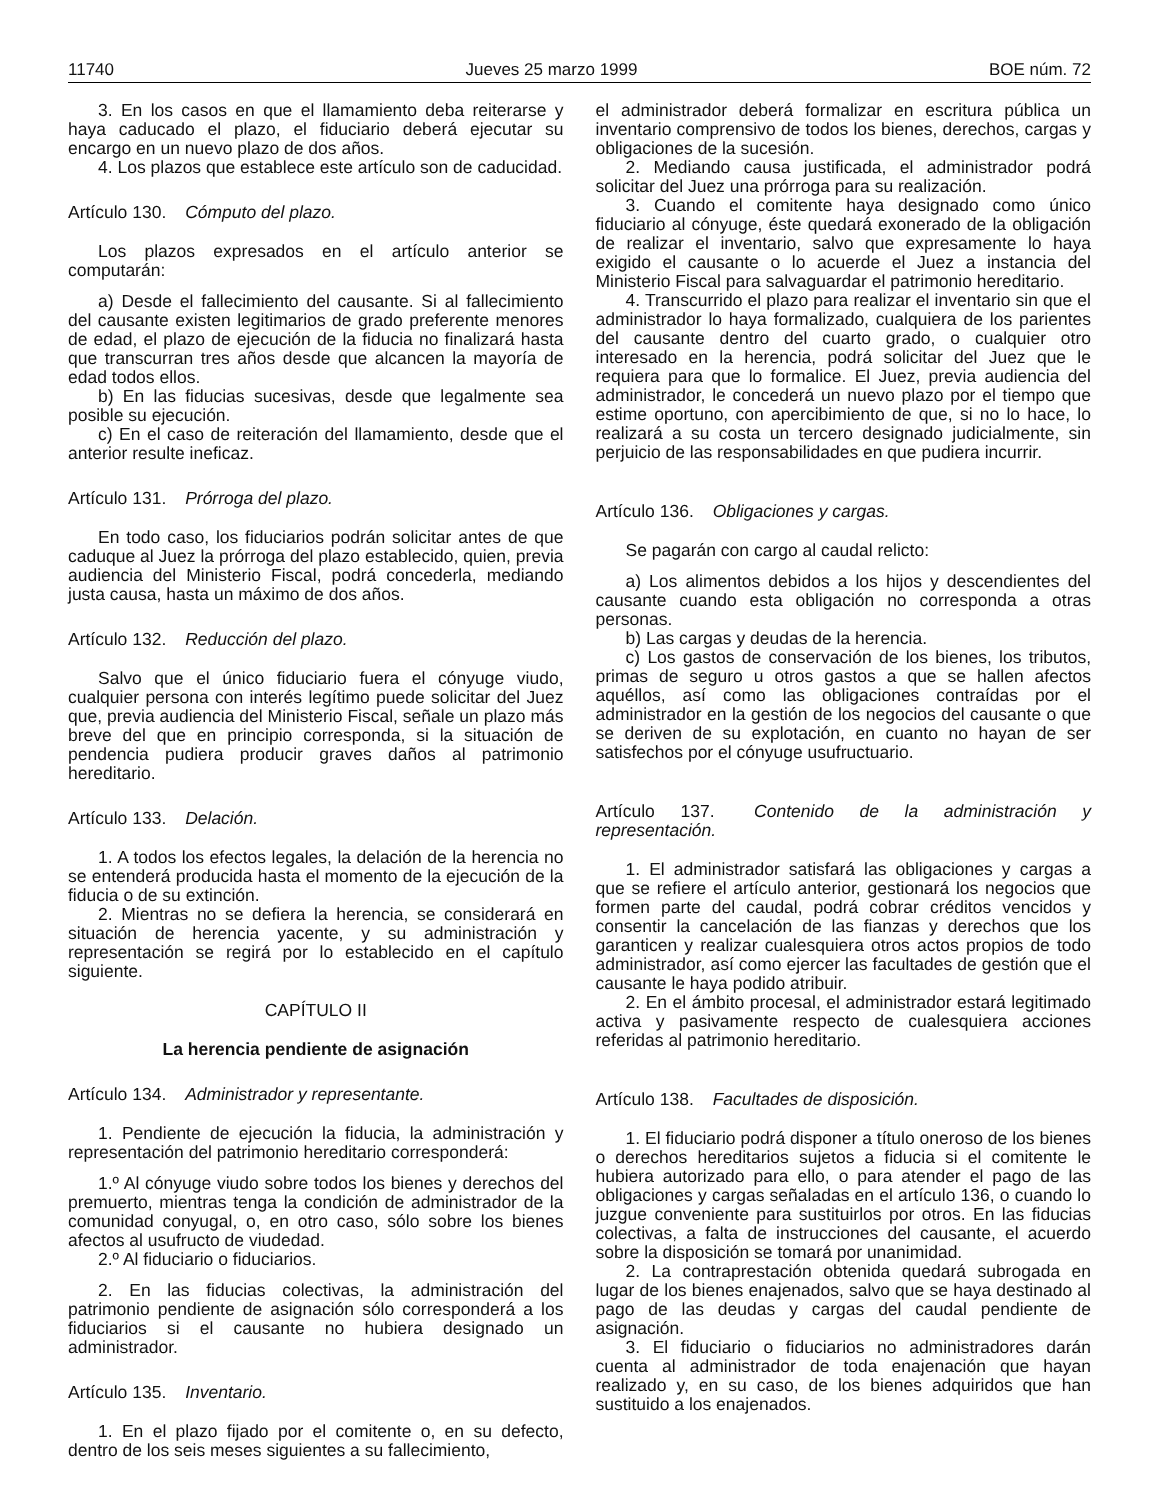11740 Jueves 25 marzo 1999 BOE núm. 72
3. En los casos en que el llamamiento deba reiterarse y haya caducado el plazo, el fiduciario deberá ejecutar su encargo en un nuevo plazo de dos años.
4. Los plazos que establece este artículo son de caducidad.
Artículo 130. Cómputo del plazo.
Los plazos expresados en el artículo anterior se computarán:
a) Desde el fallecimiento del causante. Si al fallecimiento del causante existen legitimarios de grado preferente menores de edad, el plazo de ejecución de la fiducia no finalizará hasta que transcurran tres años desde que alcancen la mayoría de edad todos ellos.
b) En las fiducias sucesivas, desde que legalmente sea posible su ejecución.
c) En el caso de reiteración del llamamiento, desde que el anterior resulte ineficaz.
Artículo 131. Prórroga del plazo.
En todo caso, los fiduciarios podrán solicitar antes de que caduque al Juez la prórroga del plazo establecido, quien, previa audiencia del Ministerio Fiscal, podrá concederla, mediando justa causa, hasta un máximo de dos años.
Artículo 132. Reducción del plazo.
Salvo que el único fiduciario fuera el cónyuge viudo, cualquier persona con interés legítimo puede solicitar del Juez que, previa audiencia del Ministerio Fiscal, señale un plazo más breve del que en principio corresponda, si la situación de pendencia pudiera producir graves daños al patrimonio hereditario.
Artículo 133. Delación.
1. A todos los efectos legales, la delación de la herencia no se entenderá producida hasta el momento de la ejecución de la fiducia o de su extinción.
2. Mientras no se defiera la herencia, se considerará en situación de herencia yacente, y su administración y representación se regirá por lo establecido en el capítulo siguiente.
CAPÍTULO II
La herencia pendiente de asignación
Artículo 134. Administrador y representante.
1. Pendiente de ejecución la fiducia, la administración y representación del patrimonio hereditario corresponderá:
1.º Al cónyuge viudo sobre todos los bienes y derechos del premuerto, mientras tenga la condición de administrador de la comunidad conyugal, o, en otro caso, sólo sobre los bienes afectos al usufructo de viudedad.
2.º Al fiduciario o fiduciarios.
2. En las fiducias colectivas, la administración del patrimonio pendiente de asignación sólo corresponderá a los fiduciarios si el causante no hubiera designado un administrador.
Artículo 135. Inventario.
1. En el plazo fijado por el comitente o, en su defecto, dentro de los seis meses siguientes a su fallecimiento,
el administrador deberá formalizar en escritura pública un inventario comprensivo de todos los bienes, derechos, cargas y obligaciones de la sucesión.
2. Mediando causa justificada, el administrador podrá solicitar del Juez una prórroga para su realización.
3. Cuando el comitente haya designado como único fiduciario al cónyuge, éste quedará exonerado de la obligación de realizar el inventario, salvo que expresamente lo haya exigido el causante o lo acuerde el Juez a instancia del Ministerio Fiscal para salvaguardar el patrimonio hereditario.
4. Transcurrido el plazo para realizar el inventario sin que el administrador lo haya formalizado, cualquiera de los parientes del causante dentro del cuarto grado, o cualquier otro interesado en la herencia, podrá solicitar del Juez que le requiera para que lo formalice. El Juez, previa audiencia del administrador, le concederá un nuevo plazo por el tiempo que estime oportuno, con apercibimiento de que, si no lo hace, lo realizará a su costa un tercero designado judicialmente, sin perjuicio de las responsabilidades en que pudiera incurrir.
Artículo 136. Obligaciones y cargas.
Se pagarán con cargo al caudal relicto:
a) Los alimentos debidos a los hijos y descendientes del causante cuando esta obligación no corresponda a otras personas.
b) Las cargas y deudas de la herencia.
c) Los gastos de conservación de los bienes, los tributos, primas de seguro u otros gastos a que se hallen afectos aquéllos, así como las obligaciones contraídas por el administrador en la gestión de los negocios del causante o que se deriven de su explotación, en cuanto no hayan de ser satisfechos por el cónyuge usufructuario.
Artículo 137. Contenido de la administración y representación.
1. El administrador satisfará las obligaciones y cargas a que se refiere el artículo anterior, gestionará los negocios que formen parte del caudal, podrá cobrar créditos vencidos y consentir la cancelación de las fianzas y derechos que los garanticen y realizar cualesquiera otros actos propios de todo administrador, así como ejercer las facultades de gestión que el causante le haya podido atribuir.
2. En el ámbito procesal, el administrador estará legitimado activa y pasivamente respecto de cualesquiera acciones referidas al patrimonio hereditario.
Artículo 138. Facultades de disposición.
1. El fiduciario podrá disponer a título oneroso de los bienes o derechos hereditarios sujetos a fiducia si el comitente le hubiera autorizado para ello, o para atender el pago de las obligaciones y cargas señaladas en el artículo 136, o cuando lo juzgue conveniente para sustituirlos por otros. En las fiducias colectivas, a falta de instrucciones del causante, el acuerdo sobre la disposición se tomará por unanimidad.
2. La contraprestación obtenida quedará subrogada en lugar de los bienes enajenados, salvo que se haya destinado al pago de las deudas y cargas del caudal pendiente de asignación.
3. El fiduciario o fiduciarios no administradores darán cuenta al administrador de toda enajenación que hayan realizado y, en su caso, de los bienes adquiridos que han sustituido a los enajenados.